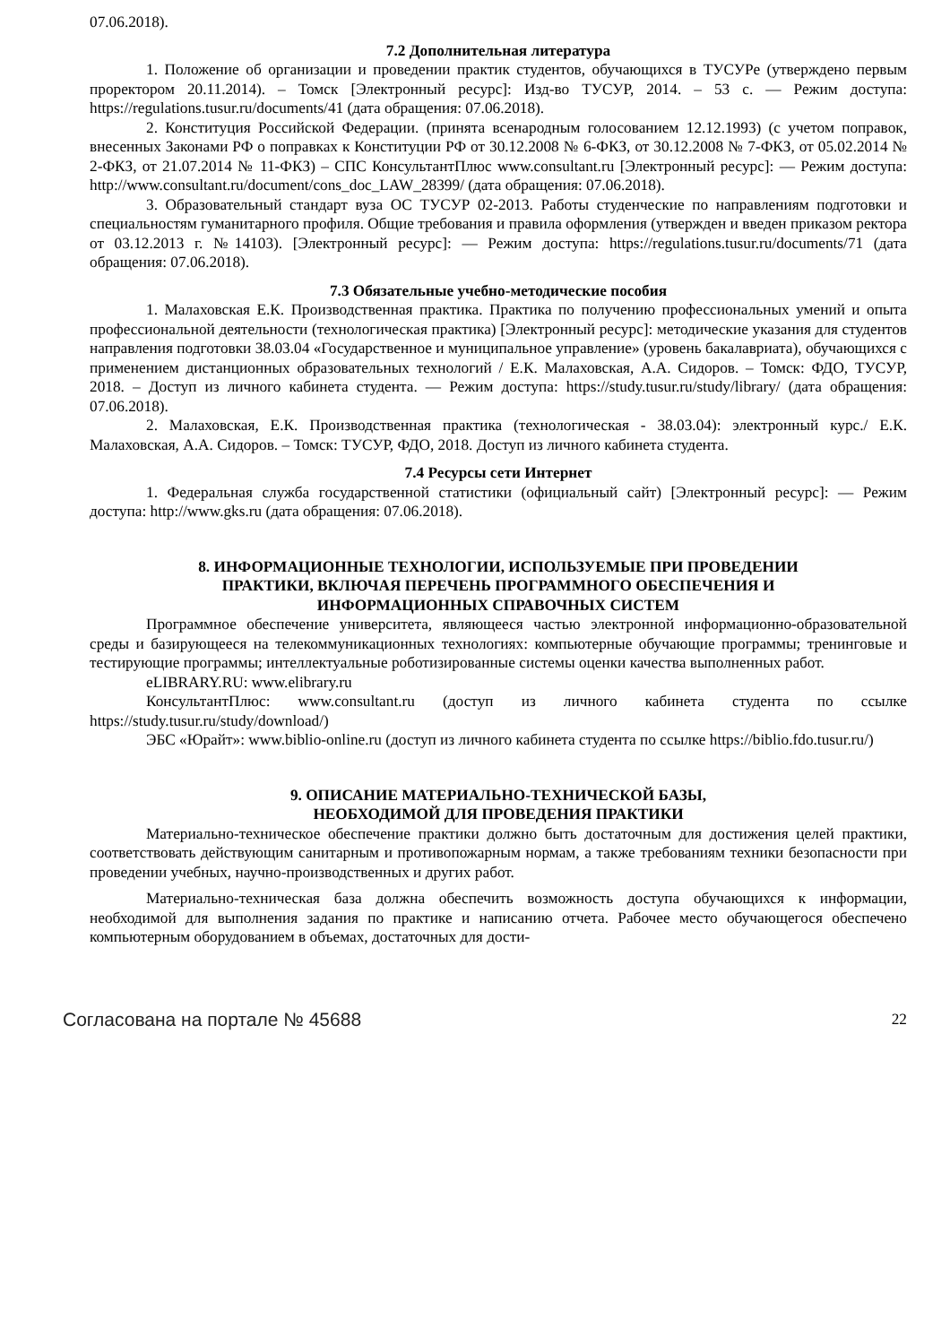07.06.2018).
7.2 Дополнительная литература
1. Положение об организации и проведении практик студентов, обучающихся в ТУСУРе (утверждено первым проректором 20.11.2014). – Томск [Электронный ресурс]: Изд-во ТУСУР, 2014. – 53 с. — Режим доступа: https://regulations.tusur.ru/documents/41 (дата обращения: 07.06.2018).
2. Конституция Российской Федерации. (принята всенародным голосованием 12.12.1993) (с учетом поправок, внесенных Законами РФ о поправках к Конституции РФ от 30.12.2008 № 6-ФКЗ, от 30.12.2008 № 7-ФКЗ, от 05.02.2014 № 2-ФКЗ, от 21.07.2014 № 11-ФКЗ) – СПС КонсультантПлюс www.consultant.ru [Электронный ресурс]: — Режим доступа: http://www.consultant.ru/document/cons_doc_LAW_28399/ (дата обращения: 07.06.2018).
3. Образовательный стандарт вуза ОС ТУСУР 02-2013. Работы студенческие по направлениям подготовки и специальностям гуманитарного профиля. Общие требования и правила оформления (утвержден и введен приказом ректора от 03.12.2013 г. №14103). [Электронный ресурс]: — Режим доступа: https://regulations.tusur.ru/documents/71 (дата обращения: 07.06.2018).
7.3 Обязательные учебно-методические пособия
1. Малаховская Е.К. Производственная практика. Практика по получению профессиональных умений и опыта профессиональной деятельности (технологическая практика) [Электронный ресурс]: методические указания для студентов направления подготовки 38.03.04 «Государственное и муниципальное управление» (уровень бакалавриата), обучающихся с применением дистанционных образовательных технологий / Е.К. Малаховская, А.А. Сидоров. – Томск: ФДО, ТУСУР, 2018. – Доступ из личного кабинета студента. — Режим доступа: https://study.tusur.ru/study/library/ (дата обращения: 07.06.2018).
2. Малаховская, Е.К. Производственная практика (технологическая - 38.03.04): электронный курс./ Е.К. Малаховская, А.А. Сидоров. – Томск: ТУСУР, ФДО, 2018. Доступ из личного кабинета студента.
7.4 Ресурсы сети Интернет
1. Федеральная служба государственной статистики (официальный сайт) [Электронный ресурс]: — Режим доступа: http://www.gks.ru (дата обращения: 07.06.2018).
8. ИНФОРМАЦИОННЫЕ ТЕХНОЛОГИИ, ИСПОЛЬЗУЕМЫЕ ПРИ ПРОВЕДЕНИИ
ПРАКТИКИ, ВКЛЮЧАЯ ПЕРЕЧЕНЬ ПРОГРАММНОГО ОБЕСПЕЧЕНИЯ И
ИНФОРМАЦИОННЫХ СПРАВОЧНЫХ СИСТЕМ
Программное обеспечение университета, являющееся частью электронной информационно-образовательной среды и базирующееся на телекоммуникационных технологиях: компьютерные обучающие программы; тренинговые и тестирующие программы; интеллектуальные роботизированные системы оценки качества выполненных работ.
eLIBRARY.RU: www.elibrary.ru
КонсультантПлюс: www.consultant.ru (доступ из личного кабинета студента по ссылке https://study.tusur.ru/study/download/)
ЭБС «Юрайт»: www.biblio-online.ru (доступ из личного кабинета студента по ссылке https://biblio.fdo.tusur.ru/)
9. ОПИСАНИЕ МАТЕРИАЛЬНО-ТЕХНИЧЕСКОЙ БАЗЫ,
НЕОБХОДИМОЙ ДЛЯ ПРОВЕДЕНИЯ ПРАКТИКИ
Материально-техническое обеспечение практики должно быть достаточным для достижения целей практики, соответствовать действующим санитарным и противопожарным нормам, а также требованиям техники безопасности при проведении учебных, научно-производственных и других работ.
Материально-техническая база должна обеспечить возможность доступа обучающихся к информации, необходимой для выполнения задания по практике и написанию отчета. Рабочее место обучающегося обеспечено компьютерным оборудованием в объемах, достаточных для дости-
Согласована на портале № 45688 22